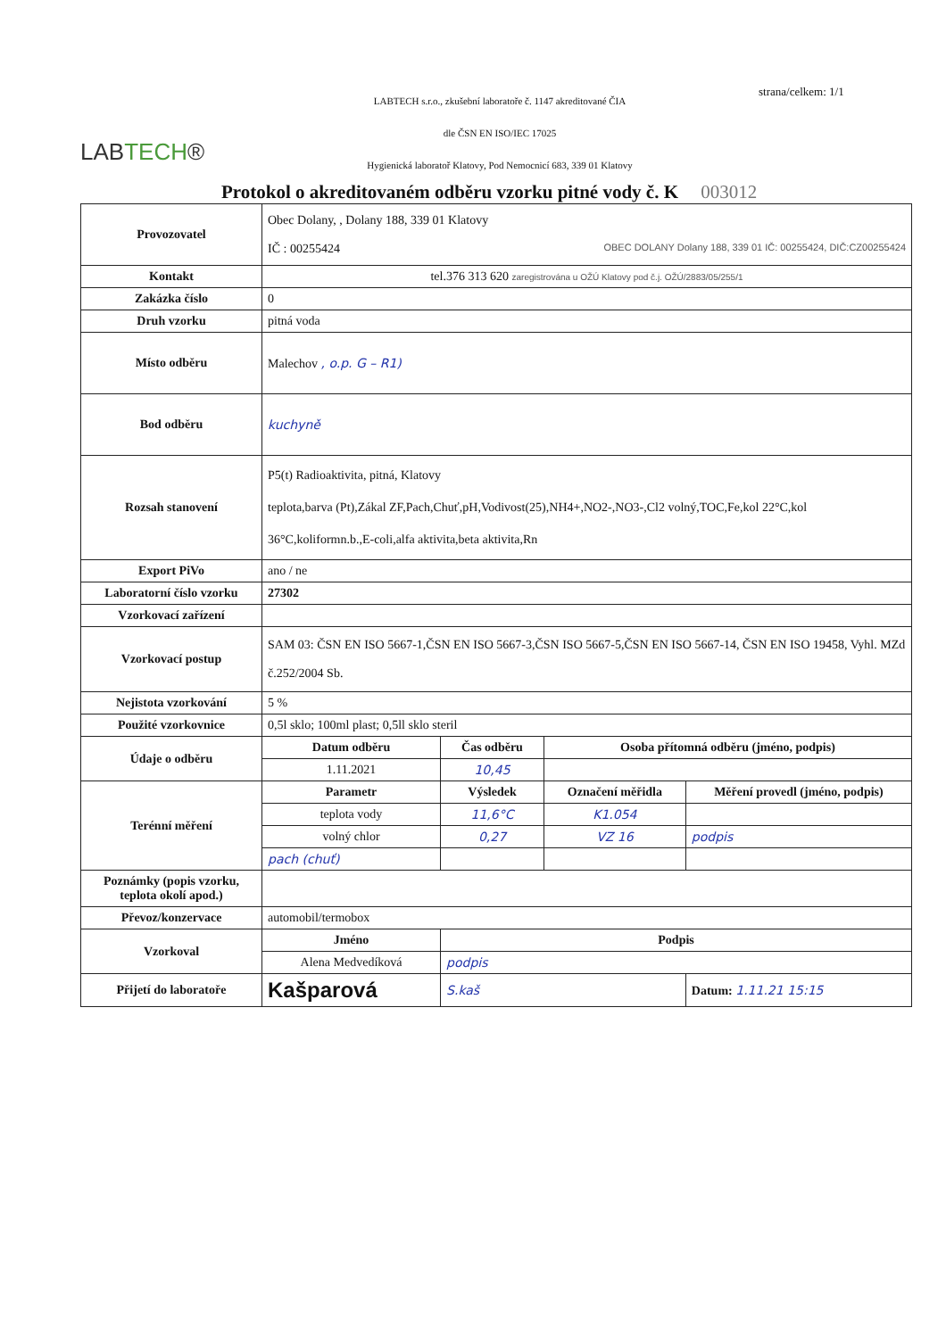LABTECH®
LABTECH s.r.o., zkušební laboratoře č. 1147 akreditované ČIA
dle ČSN EN ISO/IEC 17025
Hygienická laboratoř Klatovy, Pod Nemocnicí 683, 339 01 Klatovy
strana/celkem: 1/1
Protokol o akreditovaném odběru vzorku pitné vody č. K 003012
| Provozovatel | Obec Dolany, , Dolany 188, 339 01 Klatovy IČ : 00255424 OBEC DOLANY Dolany 188, 339 01 IČ: 00255424, DIČ:CZ00255424 | | | |
| Kontakt | tel.376 313 620 zaregistrována u OŽÚ Klatovy pod č.j. OŽÚ/2883/05/255/1 | | | |
| Zakázka číslo | 0 | | | |
| Druh vzorku | pitná voda | | | |
| Místo odběru | Malechov , o.p. G – R1) | | | |
| Bod odběru | kuchyně | | | |
| Rozsah stanovení | P5(t) Radioaktivita, pitná, Klatovy teplota,barva (Pt),Zákal ZF,Pach,Chuť,pH,Vodivost(25),NH4+,NO2-,NO3-,Cl2 volný,TOC,Fe,kol 22°C,kol 36°C,koliformn.b.,E-coli,alfa aktivita,beta aktivita,Rn | | | |
| Export PiVo | ano / ne | | | |
| Laboratorní číslo vzorku | 27302 | | | |
| Vzorkovací zařízení | | | | |
| Vzorkovací postup | SAM 03: ČSN EN ISO 5667-1,ČSN EN ISO 5667-3,ČSN ISO 5667-5,ČSN EN ISO 5667-14, ČSN EN ISO 19458, Vyhl. MZd č.252/2004 Sb. | | | |
| Nejistota vzorkování | 5 % | | | |
| Použité vzorkovnice | 0,5l sklo; 100ml plast; 0,5ll sklo steril | | | |
| Údaje o odběru | Datum odběru | Čas odběru | Osoba přítomná odběru (jméno, podpis) | |
| | 1.11.2021 | 10,45 | | |
| Terénní měření | Parametr | Výsledek | Označení měřidla | Měření provedl (jméno, podpis) |
| | teplota vody | 11,6°C | K1.054 | |
| | volný chlor | 0,27 | VZ 16 | podpis |
| | pach (chuť) | | | |
| Poznámky (popis vzorku, teplota okolí apod.) | | | | |
| Převoz/konzervace | automobil/termobox | | | |
| Vzorkoval | Jméno | Podpis | | |
| | Alena Medvedíková | podpis | | |
| Přijetí do laboratoře | Kašparová | S.kaš | | Datum: 1.11.21 15:15 |